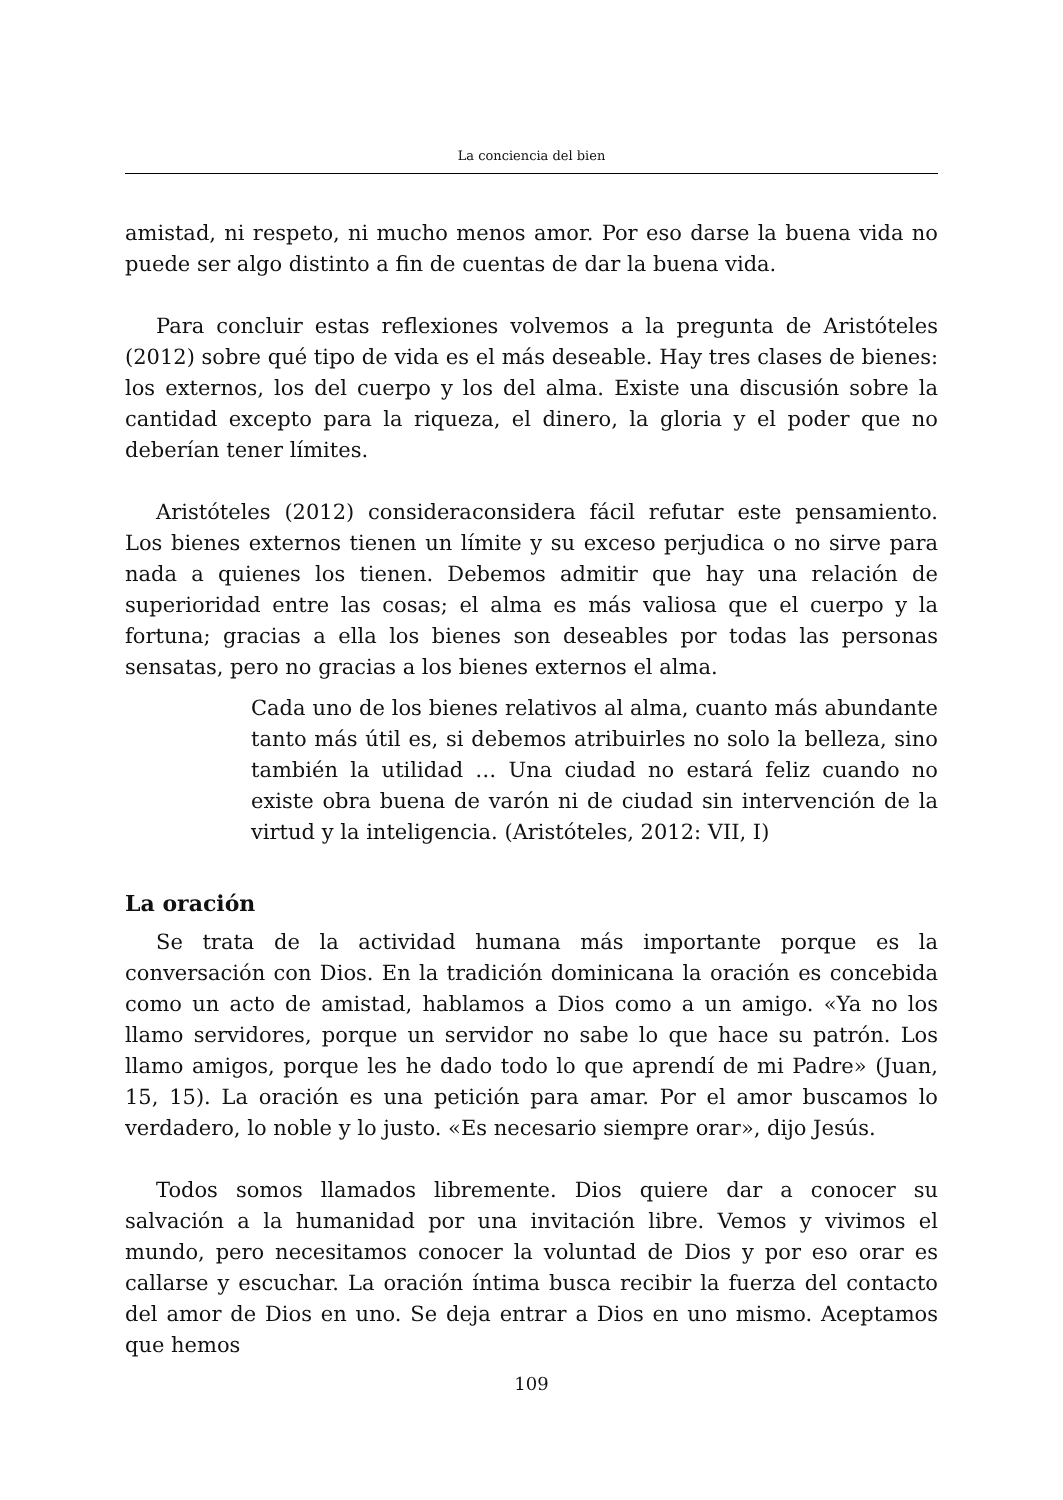La conciencia del bien
amistad, ni respeto, ni mucho menos amor. Por eso darse la buena vida no puede ser algo distinto a fin de cuentas de dar la buena vida.
Para concluir estas reflexiones volvemos a la pregunta de Aristóteles (2012) sobre qué tipo de vida es el más deseable. Hay tres clases de bienes: los externos, los del cuerpo y los del alma. Existe una discusión sobre la cantidad excepto para la riqueza, el dinero, la gloria y el poder que no deberían tener límites.
Aristóteles (2012) consideraconsidera fácil refutar este pensamiento. Los bienes externos tienen un límite y su exceso perjudica o no sirve para nada a quienes los tienen. Debemos admitir que hay una relación de superioridad entre las cosas; el alma es más valiosa que el cuerpo y la fortuna; gracias a ella los bienes son deseables por todas las personas sensatas, pero no gracias a los bienes externos el alma.
Cada uno de los bienes relativos al alma, cuanto más abundante tanto más útil es, si debemos atribuirles no solo la belleza, sino también la utilidad … Una ciudad no estará feliz cuando no existe obra buena de varón ni de ciudad sin intervención de la virtud y la inteligencia. (Aristóteles, 2012: VII, I)
La oración
Se trata de la actividad humana más importante porque es la conversación con Dios. En la tradición dominicana la oración es concebida como un acto de amistad, hablamos a Dios como a un amigo. «Ya no los llamo servidores, porque un servidor no sabe lo que hace su patrón. Los llamo amigos, porque les he dado todo lo que aprendí de mi Padre» (Juan, 15, 15). La oración es una petición para amar. Por el amor buscamos lo verdadero, lo noble y lo justo. «Es necesario siempre orar», dijo Jesús.
Todos somos llamados libremente. Dios quiere dar a conocer su salvación a la humanidad por una invitación libre. Vemos y vivimos el mundo, pero necesitamos conocer la voluntad de Dios y por eso orar es callarse y escuchar. La oración íntima busca recibir la fuerza del contacto del amor de Dios en uno. Se deja entrar a Dios en uno mismo. Aceptamos que hemos
109